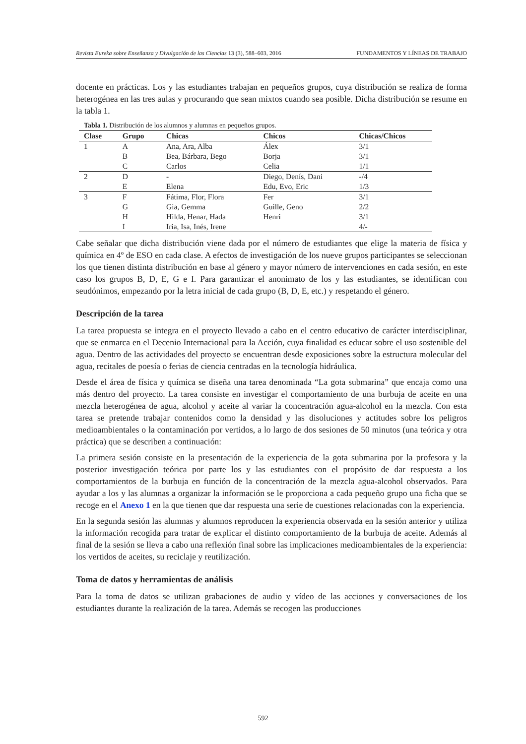Revista Eureka sobre Enseñanza y Divulgación de las Ciencias 13 (3), 588–603, 2016 FUNDAMENTOS Y LÍNEAS DE TRABAJO
docente en prácticas. Los y las estudiantes trabajan en pequeños grupos, cuya distribución se realiza de forma heterogénea en las tres aulas y procurando que sean mixtos cuando sea posible. Dicha distribución se resume en la tabla 1.
Tabla 1. Distribución de los alumnos y alumnas en pequeños grupos.
| Clase | Grupo | Chicas | Chicos | Chicas/Chicos |
| --- | --- | --- | --- | --- |
| 1 | A | Ana, Ara, Alba | Álex | 3/1 |
| | B | Bea, Bárbara, Bego | Borja | 3/1 |
| | C | Carlos | Celia | 1/1 |
| 2 | D | - | Diego, Denís, Dani | -/4 |
| | E | Elena | Edu, Evo, Eric | 1/3 |
| 3 | F | Fátima, Flor, Flora | Fer | 3/1 |
| | G | Gia, Gemma | Guille, Geno | 2/2 |
| | H | Hilda, Henar, Hada | Henri | 3/1 |
| | I | Iria, Isa, Inés, Irene | | 4/- |
Cabe señalar que dicha distribución viene dada por el número de estudiantes que elige la materia de física y química en 4º de ESO en cada clase. A efectos de investigación de los nueve grupos participantes se seleccionan los que tienen distinta distribución en base al género y mayor número de intervenciones en cada sesión, en este caso los grupos B, D, E, G e I. Para garantizar el anonimato de los y las estudiantes, se identifican con seudónimos, empezando por la letra inicial de cada grupo (B, D, E, etc.) y respetando el género.
Descripción de la tarea
La tarea propuesta se integra en el proyecto llevado a cabo en el centro educativo de carácter interdisciplinar, que se enmarca en el Decenio Internacional para la Acción, cuya finalidad es educar sobre el uso sostenible del agua. Dentro de las actividades del proyecto se encuentran desde exposiciones sobre la estructura molecular del agua, recitales de poesía o ferias de ciencia centradas en la tecnología hidráulica.
Desde el área de física y química se diseña una tarea denominada “La gota submarina” que encaja como una más dentro del proyecto. La tarea consiste en investigar el comportamiento de una burbuja de aceite en una mezcla heterogénea de agua, alcohol y aceite al variar la concentración agua-alcohol en la mezcla. Con esta tarea se pretende trabajar contenidos como la densidad y las disoluciones y actitudes sobre los peligros medioambientales o la contaminación por vertidos, a lo largo de dos sesiones de 50 minutos (una teórica y otra práctica) que se describen a continuación:
La primera sesión consiste en la presentación de la experiencia de la gota submarina por la profesora y la posterior investigación teórica por parte los y las estudiantes con el propósito de dar respuesta a los comportamientos de la burbuja en función de la concentración de la mezcla agua-alcohol observados. Para ayudar a los y las alumnas a organizar la información se le proporciona a cada pequeño grupo una ficha que se recoge en el Anexo 1 en la que tienen que dar respuesta una serie de cuestiones relacionadas con la experiencia.
En la segunda sesión las alumnas y alumnos reproducen la experiencia observada en la sesión anterior y utiliza la información recogida para tratar de explicar el distinto comportamiento de la burbuja de aceite. Además al final de la sesión se lleva a cabo una reflexión final sobre las implicaciones medioambientales de la experiencia: los vertidos de aceites, su reciclaje y reutilización.
Toma de datos y herramientas de análisis
Para la toma de datos se utilizan grabaciones de audio y vídeo de las acciones y conversaciones de los estudiantes durante la realización de la tarea. Además se recogen las producciones
592